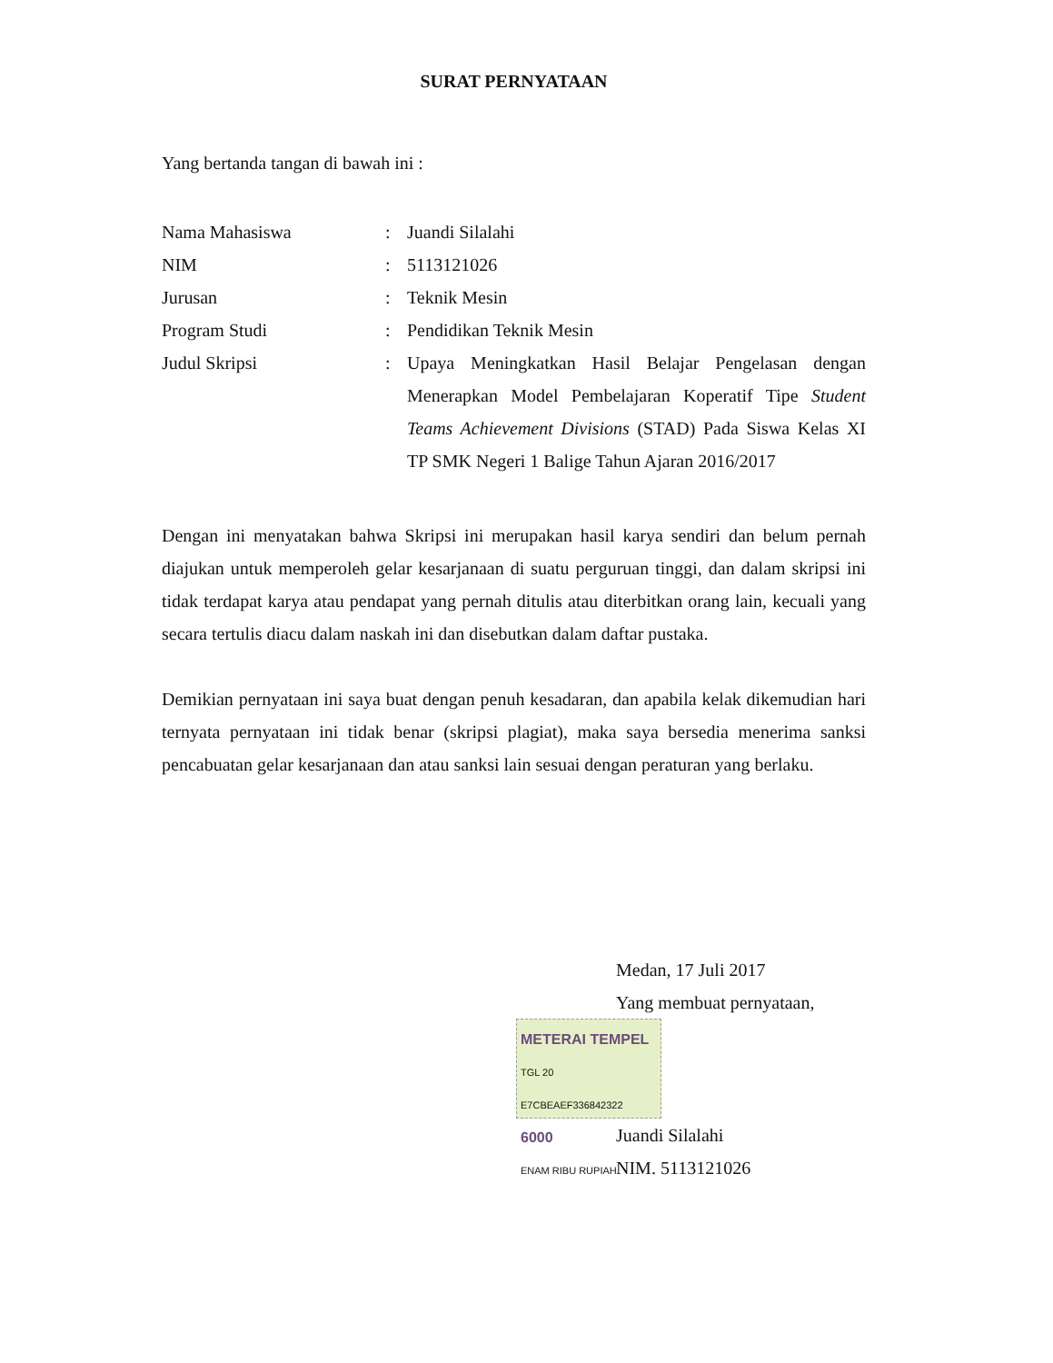SURAT PERNYATAAN
Yang bertanda tangan di bawah ini :
| Nama Mahasiswa | : | Juandi Silalahi |
| NIM | : | 5113121026 |
| Jurusan | : | Teknik Mesin |
| Program Studi | : | Pendidikan Teknik Mesin |
| Judul Skripsi | : | Upaya Meningkatkan Hasil Belajar Pengelasan dengan Menerapkan Model Pembelajaran Koperatif Tipe Student Teams Achievement Divisions (STAD) Pada Siswa Kelas XI TP SMK Negeri 1 Balige Tahun Ajaran 2016/2017 |
Dengan ini menyatakan bahwa Skripsi ini merupakan hasil karya sendiri dan belum pernah diajukan untuk memperoleh gelar kesarjanaan di suatu perguruan tinggi, dan dalam skripsi ini tidak terdapat karya atau pendapat yang pernah ditulis atau diterbitkan orang lain, kecuali yang secara tertulis diacu dalam naskah ini dan disebutkan dalam daftar pustaka.
Demikian pernyataan ini saya buat dengan penuh kesadaran, dan apabila kelak dikemudian hari ternyata pernyataan ini tidak benar (skripsi plagiat), maka saya bersedia menerima sanksi pencabuatan gelar kesarjanaan dan atau sanksi lain sesuai dengan peraturan yang berlaku.
Medan, 17 Juli 2017
Yang membuat pernyataan,
METERAI TEMPEL TGL 20
E7CBEAEF336842322
6000 ENAM RIBU RUPIAH
Juandi Silalahi
NIM. 5113121026